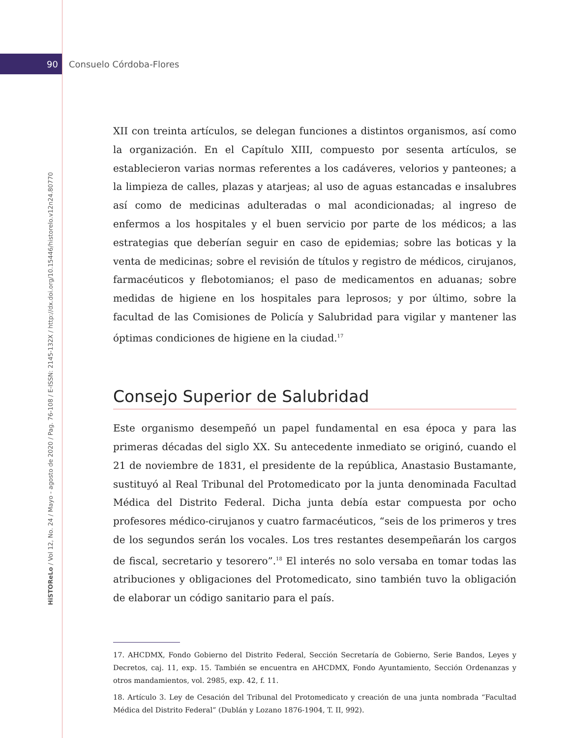90 Consuelo Córdoba-Flores
HiSTOReLo / Vol 12, No. 24 / Mayo - agosto de 2020 / Pag. 76-108 / E-ISSN: 2145-132X / http://dx.doi.org/10.15446/historelo.v12n24.80770
XII con treinta artículos, se delegan funciones a distintos organismos, así como la organización. En el Capítulo XIII, compuesto por sesenta artículos, se establecieron varias normas referentes a los cadáveres, velorios y panteones; a la limpieza de calles, plazas y atarjeas; al uso de aguas estancadas e insalubres así como de medicinas adulteradas o mal acondicionadas; al ingreso de enfermos a los hospitales y el buen servicio por parte de los médicos; a las estrategias que deberían seguir en caso de epidemias; sobre las boticas y la venta de medicinas; sobre el revisión de títulos y registro de médicos, cirujanos, farmacéuticos y flebotomianos; el paso de medicamentos en aduanas; sobre medidas de higiene en los hospitales para leprosos; y por último, sobre la facultad de las Comisiones de Policía y Salubridad para vigilar y mantener las óptimas condiciones de higiene en la ciudad.<sup>17</sup>
Consejo Superior de Salubridad
Este organismo desempeñó un papel fundamental en esa época y para las primeras décadas del siglo XX. Su antecedente inmediato se originó, cuando el 21 de noviembre de 1831, el presidente de la república, Anastasio Bustamante, sustituyó al Real Tribunal del Protomedicato por la junta denominada Facultad Médica del Distrito Federal. Dicha junta debía estar compuesta por ocho profesores médico-cirujanos y cuatro farmacéuticos, “seis de los primeros y tres de los segundos serán los vocales. Los tres restantes desempeñarán los cargos de fiscal, secretario y tesorero”.<sup>18</sup> El interés no solo versaba en tomar todas las atribuciones y obligaciones del Protomedicato, sino también tuvo la obligación de elaborar un código sanitario para el país.
17. AHCDMX, Fondo Gobierno del Distrito Federal, Sección Secretaría de Gobierno, Serie Bandos, Leyes y Decretos, caj. 11, exp. 15. También se encuentra en AHCDMX, Fondo Ayuntamiento, Sección Ordenanzas y otros mandamientos, vol. 2985, exp. 42, f. 11.
18. Artículo 3. Ley de Cesación del Tribunal del Protomedicato y creación de una junta nombrada “Facultad Médica del Distrito Federal” (Dublán y Lozano 1876-1904, T. II, 992).